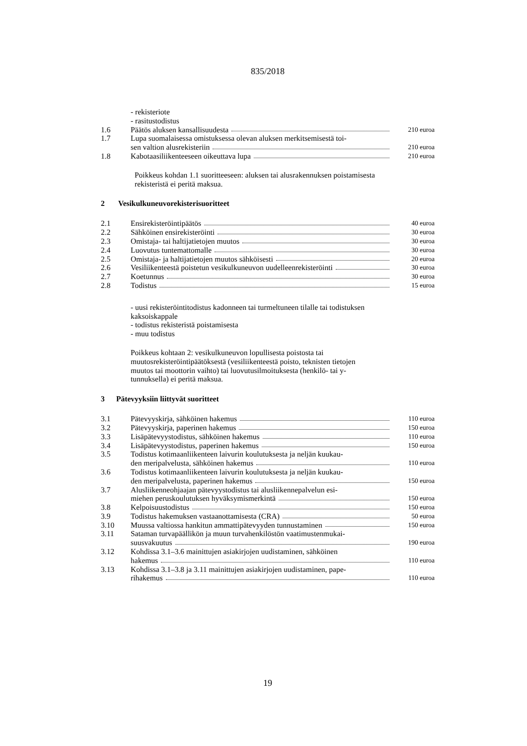835/2018
| | - rekisteriote | |
| | - rasitustodistus | |
| 1.6 | Päätös aluksen kansallisuudesta | 210 euroa |
| 1.7 | Lupa suomalaisessa omistuksessa olevan aluksen merkitsemisestä toi- sen valtion alusrekisteriin | 210 euroa |
| 1.8 | Kabotaasiliikenteeseen oikeuttava lupa | 210 euroa |
Poikkeus kohdan 1.1 suoritteeseen: aluksen tai alusrakennuksen poistamisesta rekisteristä ei peritä maksua.
2 Vesikulkuneuvorekisterisuoritteet
| 2.1 | Ensirekisteröintipäätös | 40 euroa |
| 2.2 | Sähköinen ensirekisteröinti | 30 euroa |
| 2.3 | Omistaja- tai haltijatietojen muutos | 30 euroa |
| 2.4 | Luovutus tuntemattomalle | 30 euroa |
| 2.5 | Omistaja- ja haltijatietojen muutos sähköisesti | 20 euroa |
| 2.6 | Vesiliikenteestä poistetun vesikulkuneuvon uudelleenrekisteröinti | 30 euroa |
| 2.7 | Koetunnus | 30 euroa |
| 2.8 | Todistus | 15 euroa |
- uusi rekisteröintitodistus kadonneen tai turmeltuneen tilalle tai todistuksen kaksoiskappale
- todistus rekisteristä poistamisesta
- muu todistus
Poikkeus kohtaan 2: vesikulkuneuvon lopullisesta poistosta tai muutosrekisteröintipäätöksestä (vesiliikenteestä poisto, teknisten tietojen muutos tai moottorin vaihto) tai luovutusilmoituksesta (henkilö- tai y-tunnuksella) ei peritä maksua.
3 Pätevyyksiin liittyvät suoritteet
| 3.1 | Pätevyyskirja, sähköinen hakemus | 110 euroa |
| 3.2 | Pätevyyskirja, paperinen hakemus | 150 euroa |
| 3.3 | Lisäpätevyystodistus, sähköinen hakemus | 110 euroa |
| 3.4 | Lisäpätevyystodistus, paperinen hakemus | 150 euroa |
| 3.5 | Todistus kotimaanliikenteen laivurin koulutuksesta ja neljän kuukau- den meripalvelusta, sähköinen hakemus | 110 euroa |
| 3.6 | Todistus kotimaanliikenteen laivurin koulutuksesta ja neljän kuukau- den meripalvelusta, paperinen hakemus | 150 euroa |
| 3.7 | Alusliikenneohjaajan pätevyystodistus tai alusliikennepalvelun esi- miehen peruskoulutuksen hyväksymismerkintä | 150 euroa |
| 3.8 | Kelpoisuustodistus | 150 euroa |
| 3.9 | Todistus hakemuksen vastaanottamisesta (CRA) | 50 euroa |
| 3.10 | Muussa valtiossa hankitun ammattipätevyyden tunnustaminen | 150 euroa |
| 3.11 | Sataman turvapäällikön ja muun turvahenkilöstön vaatimustenmukai- suusvakuutus | 190 euroa |
| 3.12 | Kohdissa 3.1–3.6 mainittujen asiakirjojen uudistaminen, sähköinen hakemus | 110 euroa |
| 3.13 | Kohdissa 3.1–3.8 ja 3.11 mainittujen asiakirjojen uudistaminen, pape- rihakemus | 110 euroa |
19